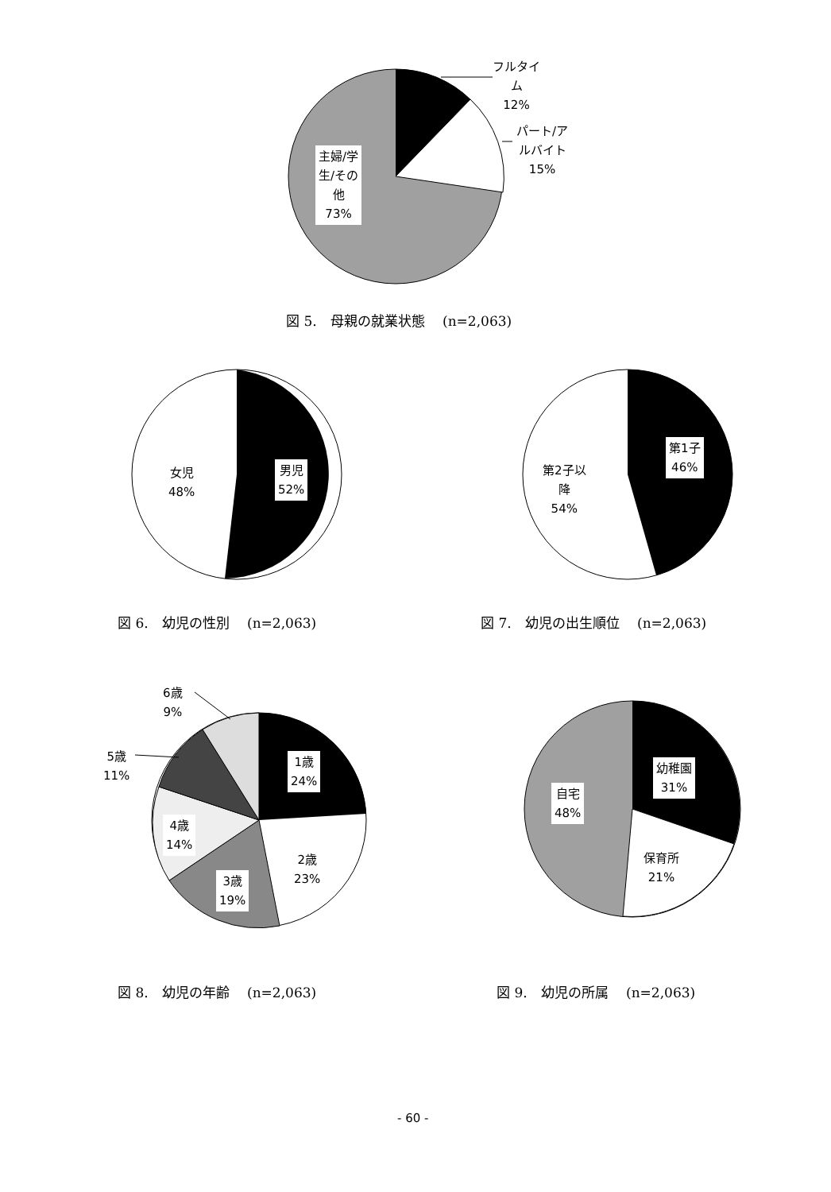フルタイ
ム
12%
パート/ア
ルバイト
15%
主婦/学
生/その
他
73%
図 5.　母親の就業状態　 (n=2,063)
女児
48%
男児
52%
第2子以
降
54%
第1子
46%
図 6.　幼児の性別　 (n=2,063) 図 7.　幼児の出生順位　 (n=2,063)
6歳
9%
5歳
11%
1歳
24%
4歳
14%
2歳
23%
3歳
19%
幼稚園
31%
自宅
48%
保育所
21%
図 8.　幼児の年齢　 (n=2,063) 図 9.　幼児の所属　 (n=2,063)
- 60 -